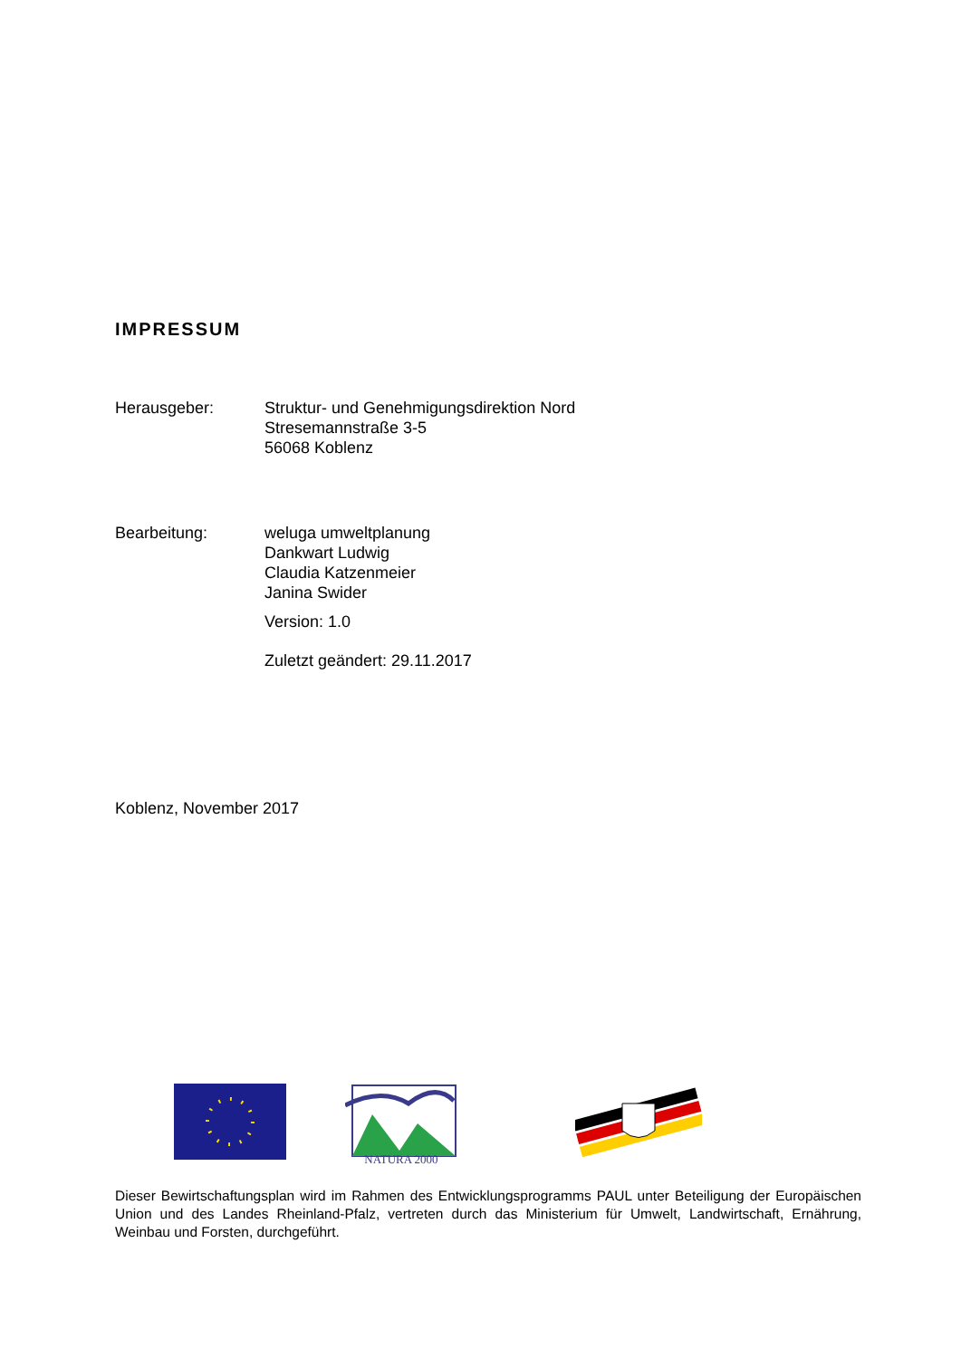IMPRESSUM
Herausgeber: Struktur- und Genehmigungsdirektion Nord
Stresemannstraße 3-5
56068 Koblenz
Bearbeitung: weluga umweltplanung
Dankwart Ludwig
Claudia Katzenmeier
Janina Swider
Version: 1.0
Zuletzt geändert: 29.11.2017
Koblenz, November 2017
NATURA 2000
Dieser Bewirtschaftungsplan wird im Rahmen des Entwicklungsprogramms PAUL unter Beteiligung der Europäischen Union und des Landes Rheinland-Pfalz, vertreten durch das Ministerium für Umwelt, Landwirtschaft, Ernährung, Weinbau und Forsten, durchgeführt.